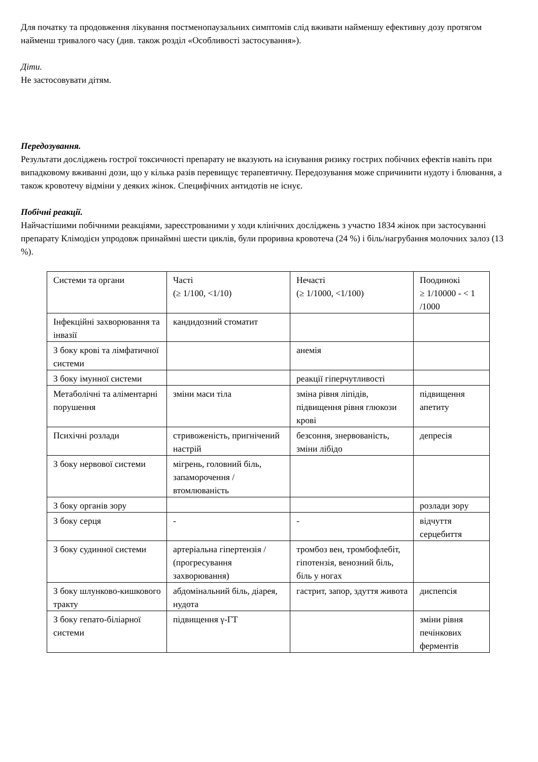Для початку та продовження лікування постменопаузальних симптомів слід вживати найменшу ефективну дозу протягом найменш тривалого часу (див. також розділ «Особливості застосування»).
Діти.
Не застосовувати дітям.
Передозування.
Результати досліджень гострої токсичності препарату не вказують на існування ризику гострих побічних ефектів навіть при випадковому вживанні дози, що у кілька разів перевищує терапевтичну. Передозування може спричинити нудоту і блювання, а також кровотечу відміни у деяких жінок. Специфічних антидотів не існує.
Побічні реакції.
Найчастішими побічними реакціями, зареєстрованими у ходи клінічних досліджень з участю 1834 жінок при застосуванні препарату Клімодієн упродовж принаймні шести циклів, були проривна кровотеча (24 %) і біль/нагрубання молочних залоз (13 %).
| Системи та органи | Часті (≥ 1/100, <1/10) | Нечасті (≥ 1/1000, <1/100) | Поодинокі ≥ 1/10000 - < 1 /1000 |
| Інфекційні захворювання та інвазії | кандидозний стоматит | | |
| З боку крові та лімфатичної системи | | анемія | |
| З боку імунної системи | | реакції гіперчутливості | |
| Метаболічні та аліментарні порушення | зміни маси тіла | зміна рівня ліпідів, підвищення рівня глюкози крові | підвищення апетиту |
| Психічні розлади | стривоженість, пригнічений настрій | безсоння, знервованість, зміни лібідо | депресія |
| З боку нервової системи | мігрень, головний біль, запаморочення / втомлюваність | | |
| З боку органів зору | | | розлади зору |
| З боку серця | - | - | відчуття серцебиття |
| З боку судинної системи | артеріальна гіпертензія / (прогресування захворювання) | тромбоз вен, тромбофлебіт, гіпотензія, венозний біль, біль у ногах | |
| З боку шлунково-кишкового тракту | абдомінальний біль, діарея, нудота | гастрит, запор, здуття живота | диспепсія |
| З боку гепато-біліарної системи | підвищення γ-ГТ | | зміни рівня печінкових ферментів |